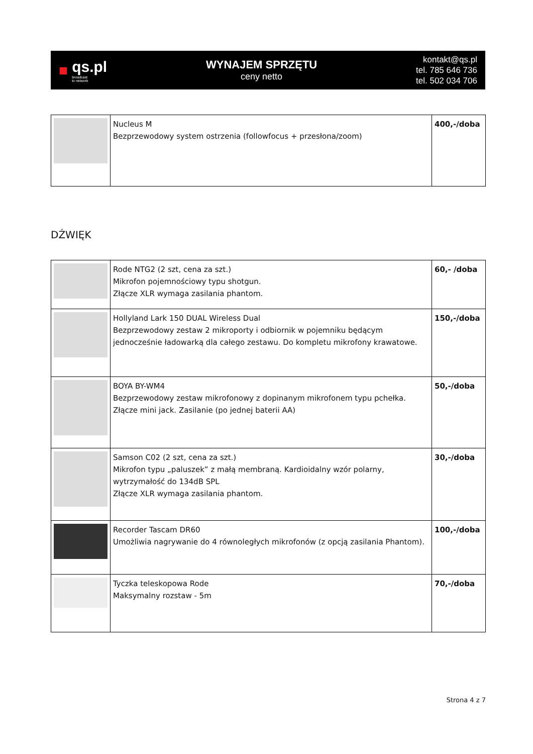■
qs.pl
broadcast
to network
WYNAJEM SPRZĘTU
ceny netto
kontakt@qs.pl
tel. 785 646 736
tel. 502 034 706
| | Nucleus M Bezprzewodowy system ostrzenia (followfocus + przesłona/zoom) | 400,-/doba |
DŹWIĘK
| | Rode NTG2 (2 szt, cena za szt.) Mikrofon pojemnościowy typu shotgun. Złącze XLR wymaga zasilania phantom. | 60,- /doba |
| | Hollyland Lark 150 DUAL Wireless Dual Bezprzewodowy zestaw 2 mikroporty i odbiornik w pojemniku będącym jednocześnie ładowarką dla całego zestawu. Do kompletu mikrofony krawatowe. | 150,-/doba |
| | BOYA BY-WM4 Bezprzewodowy zestaw mikrofonowy z dopinanym mikrofonem typu pchełka. Złącze mini jack. Zasilanie (po jednej baterii AA) | 50,-/doba |
| | Samson C02 (2 szt, cena za szt.) Mikrofon typu „paluszek” z małą membraną. Kardioidalny wzór polarny, wytrzymałość do 134dB SPL Złącze XLR wymaga zasilania phantom. | 30,-/doba |
| | Recorder Tascam DR60 Umożliwia nagrywanie do 4 równoległych mikrofonów (z opcją zasilania Phantom). | 100,-/doba |
| | Tyczka teleskopowa Rode Maksymalny rozstaw - 5m | 70,-/doba |
Strona 4 z 7